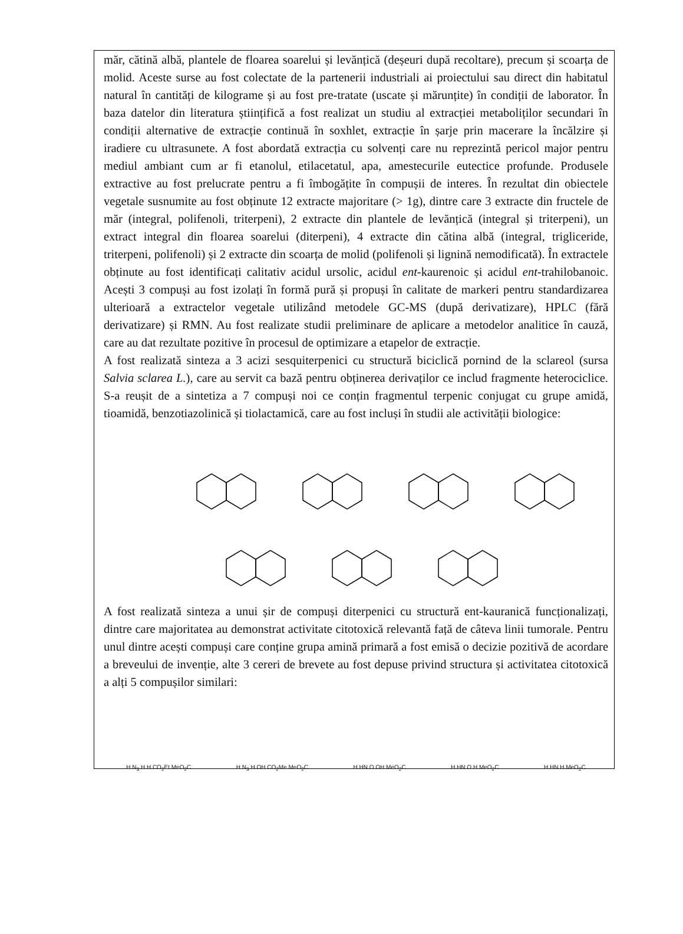măr, cătină albă, plantele de floarea soarelui și levănțică (deșeuri după recoltare), precum și scoarța de molid. Aceste surse au fost colectate de la partenerii industriali ai proiectului sau direct din habitatul natural în cantități de kilograme și au fost pre-tratate (uscate și mărunțite) în condiții de laborator. În baza datelor din literatura științifică a fost realizat un studiu al extracției metaboliților secundari în condiții alternative de extracție continuă în soxhlet, extracție în șarje prin macerare la încălzire și iradiere cu ultrasunete. A fost abordată extracția cu solvenți care nu reprezintă pericol major pentru mediul ambiant cum ar fi etanolul, etilacetatul, apa, amestecurile eutectice profunde. Produsele extractive au fost prelucrate pentru a fi îmbogățite în compușii de interes. În rezultat din obiectele vegetale susnumite au fost obținute 12 extracte majoritare (> 1g), dintre care 3 extracte din fructele de măr (integral, polifenoli, triterpeni), 2 extracte din plantele de levănțică (integral și triterpeni), un extract integral din floarea soarelui (diterpeni), 4 extracte din cătina albă (integral, trigliceride, triterpeni, polifenoli) și 2 extracte din scoarța de molid (polifenoli și lignină nemodificată). În extractele obținute au fost identificați calitativ acidul ursolic, acidul ent-kaurenoic și acidul ent-trahilobanoic. Acești 3 compuși au fost izolați în formă pură și propuși în calitate de markeri pentru standardizarea ulterioară a extractelor vegetale utilizând metodele GC-MS (după derivatizare), HPLC (fără derivatizare) și RMN. Au fost realizate studii preliminare de aplicare a metodelor analitice în cauză, care au dat rezultate pozitive în procesul de optimizare a etapelor de extracție.
A fost realizată sinteza a 3 acizi sesquiterpenici cu structură biciclică pornind de la sclareol (sursa Salvia sclarea L.), care au servit ca bază pentru obținerea derivaților ce includ fragmente heterociclice. S-a reușit de a sintetiza a 7 compuși noi ce conțin fragmentul terpenic conjugat cu grupe amidă, tioamidă, benzotiazolinică și tiolactamică, care au fost incluși în studii ale activității biologice:
A fost realizată sinteza a unui șir de compuși diterpenici cu structură ent-kauranică funcționalizați, dintre care majoritatea au demonstrat activitate citotoxică relevantă față de câteva linii tumorale. Pentru unul dintre acești compuși care conține grupa amină primară a fost emisă o decizie pozitivă de acordare a breveului de invenție, alte 3 cereri de brevete au fost depuse privind structura și activitatea citotoxică a alți 5 compușilor similari:
H N<sub>3</sub> H H CO<sub>2</sub>Et MeO<sub>2</sub>C H N<sub>3</sub> H OH CO<sub>2</sub>Me MeO<sub>2</sub>C H HN O OH MeO<sub>2</sub>C H HN O H MeO<sub>2</sub>C H HN H MeO<sub>2</sub>C